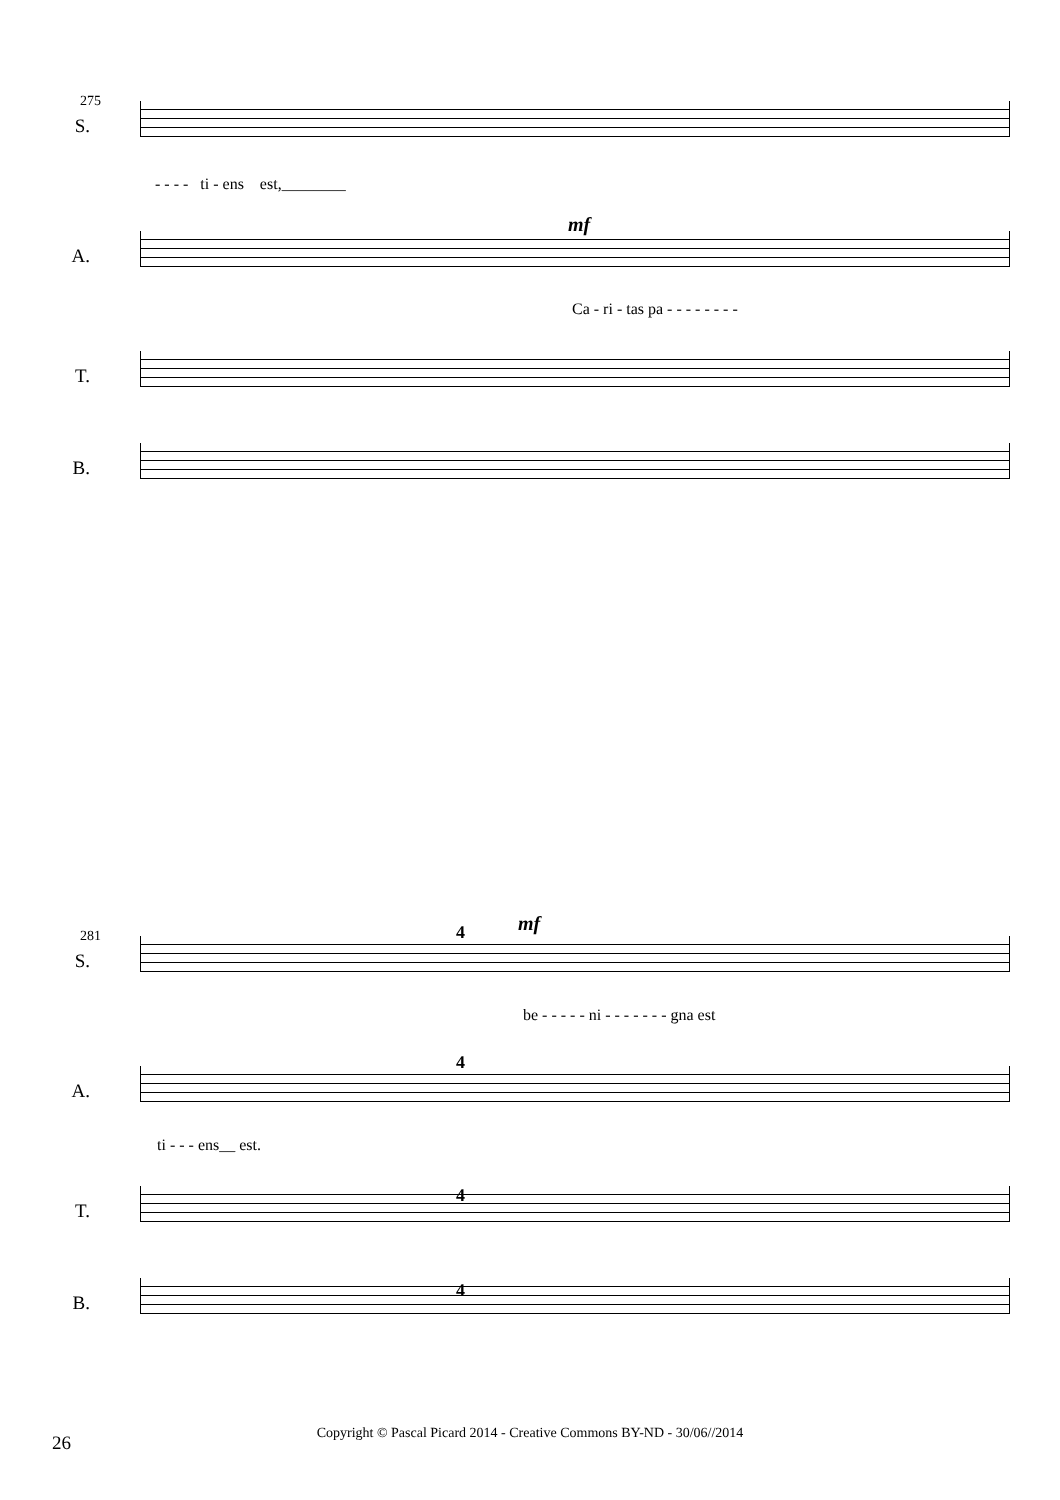275
S.
- - - - ti - ens est,________
mf
A.
Ca - ri - tas pa - - - - - - - -
T.
B.
281
mf 4
S.
be - - - - - ni - - - - - - - gna est
4
A.
ti - - - ens__ est.
4
T.
4
B.
26 Copyright © Pascal Picard 2014 - Creative Commons BY-ND - 30/06//2014